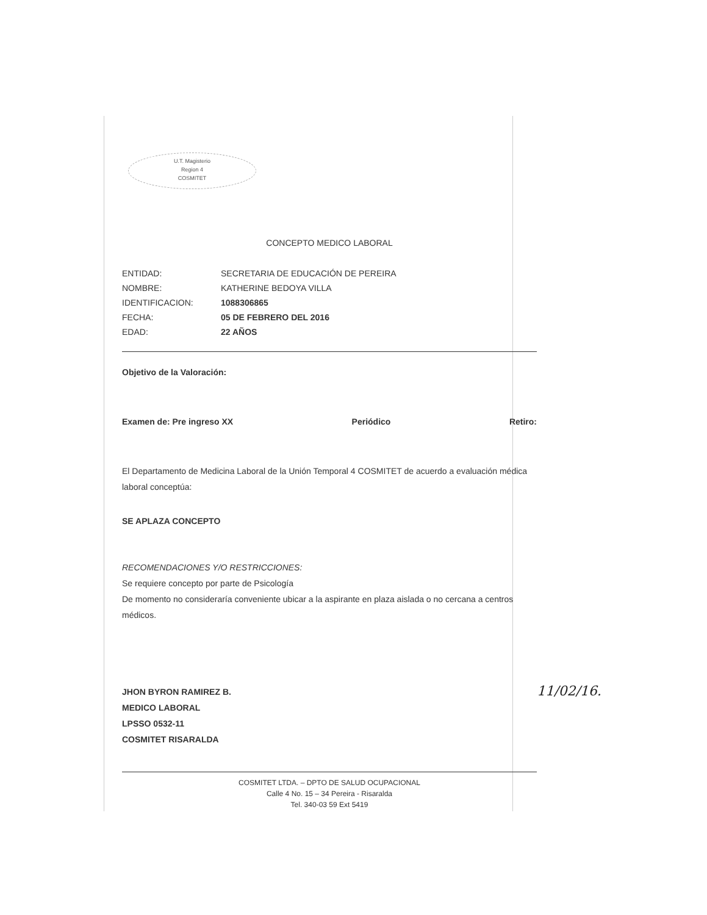U.T. Magisterio
Region 4
COSMITET
CONCEPTO MEDICO LABORAL
| ENTIDAD: | SECRETARIA DE EDUCACIÓN DE PEREIRA |
| NOMBRE: | KATHERINE BEDOYA VILLA |
| IDENTIFICACION: | 1088306865 |
| FECHA: | 05 DE FEBRERO DEL 2016 |
| EDAD: | 22 AÑOS |
Objetivo de la Valoración:
Examen de: Pre ingreso XX Periódico Retiro:
El Departamento de Medicina Laboral de la Unión Temporal 4 COSMITET de acuerdo a evaluación médica laboral conceptúa:
SE APLAZA CONCEPTO
RECOMENDACIONES Y/O RESTRICCIONES:
Se requiere concepto por parte de Psicología
De momento no consideraría conveniente ubicar a la aspirante en plaza aislada o no cercana a centros médicos.
JHON BYRON RAMIREZ B.
MEDICO LABORAL
LPSSO 0532-11
COSMITET RISARALDA
COSMITET LTDA. – DPTO DE SALUD OCUPACIONAL
Calle 4 No. 15 – 34 Pereira - Risaralda
Tel. 340-03 59 Ext 5419
11/02/16.